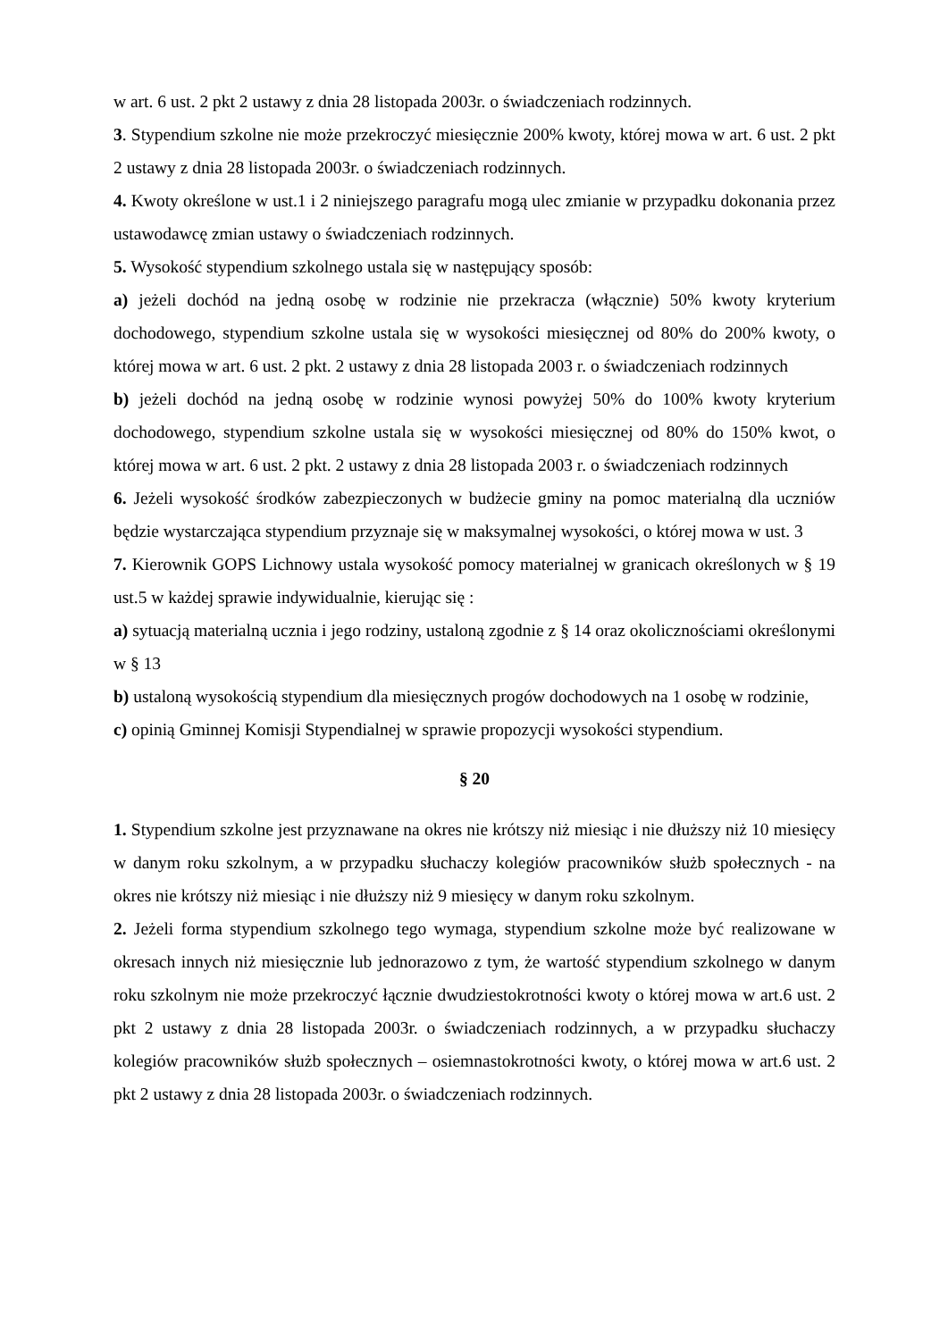w art. 6 ust. 2 pkt 2 ustawy z dnia 28 listopada 2003r. o świadczeniach rodzinnych.
3. Stypendium szkolne nie może przekroczyć miesięcznie 200% kwoty, której mowa w art. 6 ust. 2 pkt 2 ustawy z dnia 28 listopada 2003r. o świadczeniach rodzinnych.
4. Kwoty określone w ust.1 i 2 niniejszego paragrafu mogą ulec zmianie w przypadku dokonania przez ustawodawcę zmian ustawy o świadczeniach rodzinnych.
5. Wysokość stypendium szkolnego ustala się w następujący sposób:
a) jeżeli dochód na jedną osobę w rodzinie nie przekracza (włącznie) 50% kwoty kryterium dochodowego, stypendium szkolne ustala się w wysokości miesięcznej od 80% do 200% kwoty, o której mowa w art. 6 ust. 2 pkt. 2 ustawy z dnia 28 listopada 2003 r. o świadczeniach rodzinnych
b) jeżeli dochód na jedną osobę w rodzinie wynosi powyżej 50% do 100% kwoty kryterium dochodowego, stypendium szkolne ustala się w wysokości miesięcznej od 80% do 150% kwot, o której mowa w art. 6 ust. 2 pkt. 2 ustawy z dnia 28 listopada 2003 r. o świadczeniach rodzinnych
6. Jeżeli wysokość środków zabezpieczonych w budżecie gminy na pomoc materialną dla uczniów będzie wystarczająca stypendium przyznaje się w maksymalnej wysokości, o której mowa w ust. 3
7. Kierownik GOPS Lichnowy ustala wysokość pomocy materialnej w granicach określonych w § 19 ust.5 w każdej sprawie indywidualnie, kierując się :
a) sytuacją materialną ucznia i jego rodziny, ustaloną zgodnie z § 14 oraz okolicznościami określonymi w § 13
b) ustaloną wysokością stypendium dla miesięcznych progów dochodowych na 1 osobę w rodzinie,
c) opinią Gminnej Komisji Stypendialnej w sprawie propozycji wysokości stypendium.
§ 20
1. Stypendium szkolne jest przyznawane na okres nie krótszy niż miesiąc i nie dłuższy niż 10 miesięcy w danym roku szkolnym, a w przypadku słuchaczy kolegiów pracowników służb społecznych - na okres nie krótszy niż miesiąc i nie dłuższy niż 9 miesięcy w danym roku szkolnym.
2. Jeżeli forma stypendium szkolnego tego wymaga, stypendium szkolne może być realizowane w okresach innych niż miesięcznie lub jednorazowo z tym, że wartość stypendium szkolnego w danym roku szkolnym nie może przekroczyć łącznie dwudziestokrotności kwoty o której mowa w art.6 ust. 2 pkt 2 ustawy z dnia 28 listopada 2003r. o świadczeniach rodzinnych, a w przypadku słuchaczy kolegiów pracowników służb społecznych – osiemnastokrotności kwoty, o której mowa w art.6 ust. 2 pkt 2 ustawy z dnia 28 listopada 2003r. o świadczeniach rodzinnych.